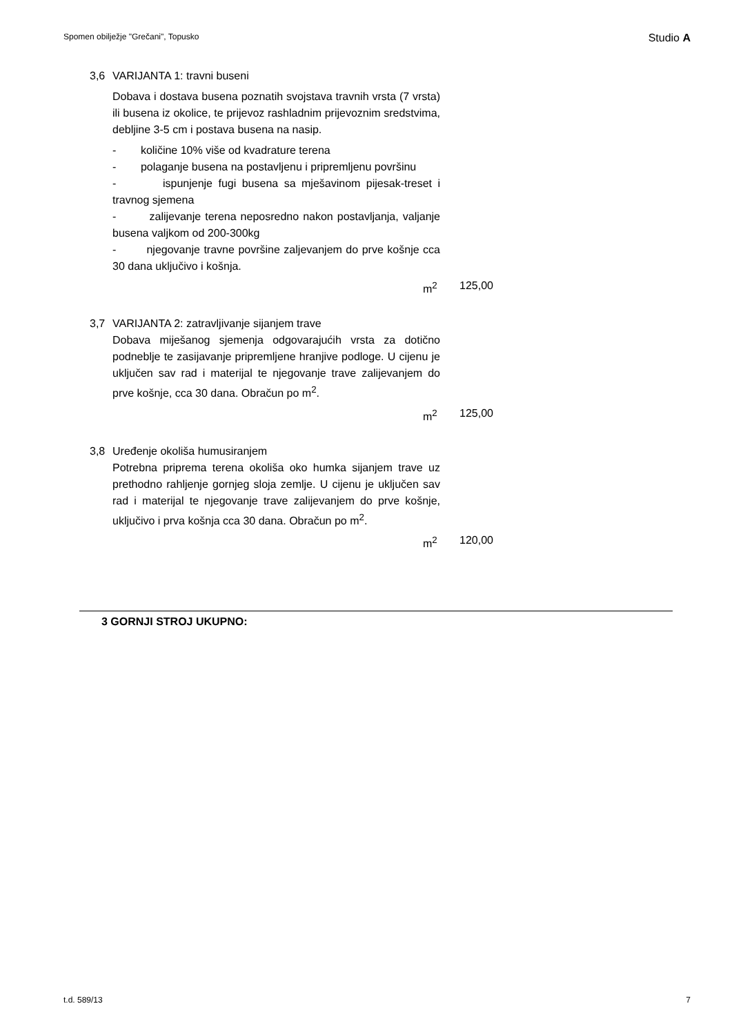Spomen obilježje "Grečani", Topusko Studio A
3,6 VARIJANTA 1: travni buseni
Dobava i dostava busena poznatih svojstava travnih vrsta (7 vrsta) ili busena iz okolice, te prijevoz rashladnim prijevoznim sredstvima, debljine 3-5 cm i postava busena na nasip.
- količine 10% više od kvadrature terena
- polaganje busena na postavljenu i pripremljenu površinu
- ispunjenje fugi busena sa mješavinom pijesak-treset i travnog sjemena
- zalijevanje terena neposredno nakon postavljanja, valjanje busena valjkom od 200-300kg
- njegovanje travne površine zaljevanjem do prve košnje cca 30 dana uključivo i košnja.
m<sup>2</sup> 125,00
3,7 VARIJANTA 2: zatravljivanje sijanjem trave
Dobava miješanog sjemenja odgovarajućih vrsta za dotično podneblje te zasijavanje pripremljene hranjive podloge. U cijenu je uključen sav rad i materijal te njegovanje trave zalijevanjem do prve košnje, cca 30 dana. Obračun po m<sup>2</sup>.
m<sup>2</sup> 125,00
3,8 Uređenje okoliša humusiranjem
Potrebna priprema terena okoliša oko humka sijanjem trave uz prethodno rahljenje gornjeg sloja zemlje. U cijenu je uključen sav rad i materijal te njegovanje trave zalijevanjem do prve košnje, uključivo i prva košnja cca 30 dana. Obračun po m<sup>2</sup>.
m<sup>2</sup> 120,00
3 GORNJI STROJ UKUPNO:
t.d. 589/13 7